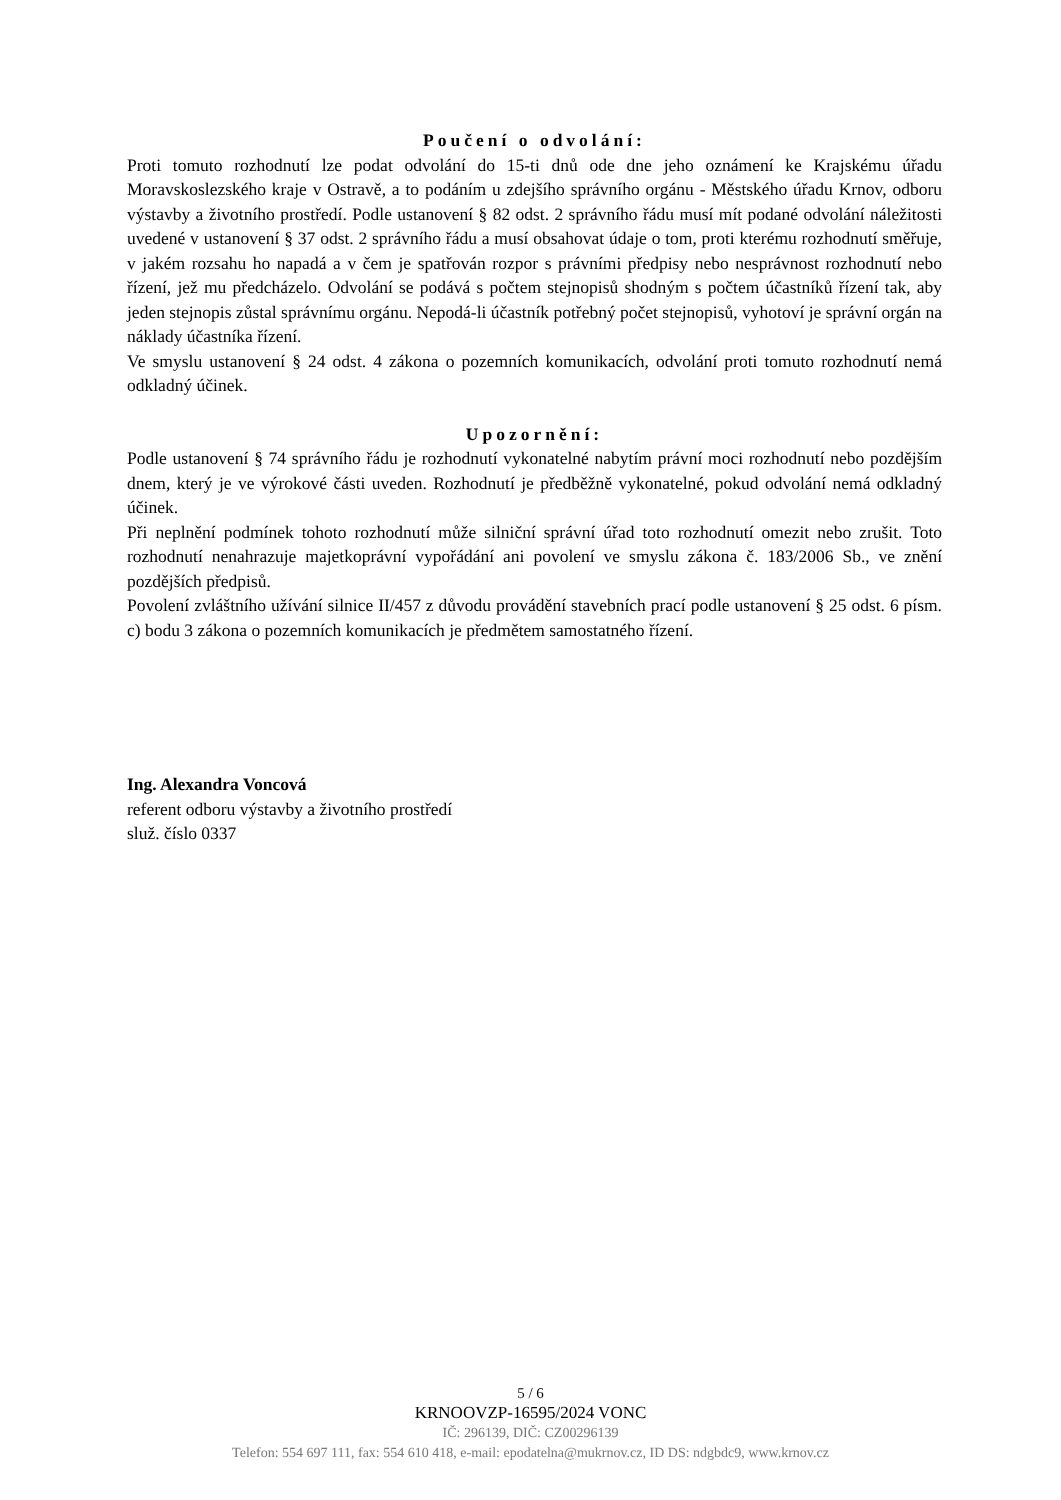Poučení o odvolání:
Proti tomuto rozhodnutí lze podat odvolání do 15-ti dnů ode dne jeho oznámení ke Krajskému úřadu Moravskoslezského kraje v Ostravě, a to podáním u zdejšího správního orgánu - Městského úřadu Krnov, odboru výstavby a životního prostředí. Podle ustanovení § 82 odst. 2 správního řádu musí mít podané odvolání náležitosti uvedené v ustanovení § 37 odst. 2 správního řádu a musí obsahovat údaje o tom, proti kterému rozhodnutí směřuje, v jakém rozsahu ho napadá a v čem je spatřován rozpor s právními předpisy nebo nesprávnost rozhodnutí nebo řízení, jež mu předcházelo. Odvolání se podává s počtem stejnopisů shodným s počtem účastníků řízení tak, aby jeden stejnopis zůstal správnímu orgánu. Nepodá-li účastník potřebný počet stejnopisů, vyhotoví je správní orgán na náklady účastníka řízení.
Ve smyslu ustanovení § 24 odst. 4 zákona o pozemních komunikacích, odvolání proti tomuto rozhodnutí nemá odkladný účinek.
Upozornění:
Podle ustanovení § 74 správního řádu je rozhodnutí vykonatelné nabytím právní moci rozhodnutí nebo pozdějším dnem, který je ve výrokové části uveden. Rozhodnutí je předběžně vykonatelné, pokud odvolání nemá odkladný účinek.
Při neplnění podmínek tohoto rozhodnutí může silniční správní úřad toto rozhodnutí omezit nebo zrušit. Toto rozhodnutí nenahrazuje majetkoprávní vypořádání ani povolení ve smyslu zákona č. 183/2006 Sb., ve znění pozdějších předpisů.
Povolení zvláštního užívání silnice II/457 z důvodu provádění stavebních prací podle ustanovení § 25 odst. 6 písm. c) bodu 3 zákona o pozemních komunikacích je předmětem samostatného řízení.
Ing. Alexandra Voncová
referent odboru výstavby a životního prostředí
služ. číslo 0337
5 / 6
KRNOOVZP-16595/2024 VONC
IČ: 296139, DIČ: CZ00296139
Telefon: 554 697 111, fax: 554 610 418, e-mail: epodatelna@mukrnov.cz, ID DS: ndgbdc9, www.krnov.cz